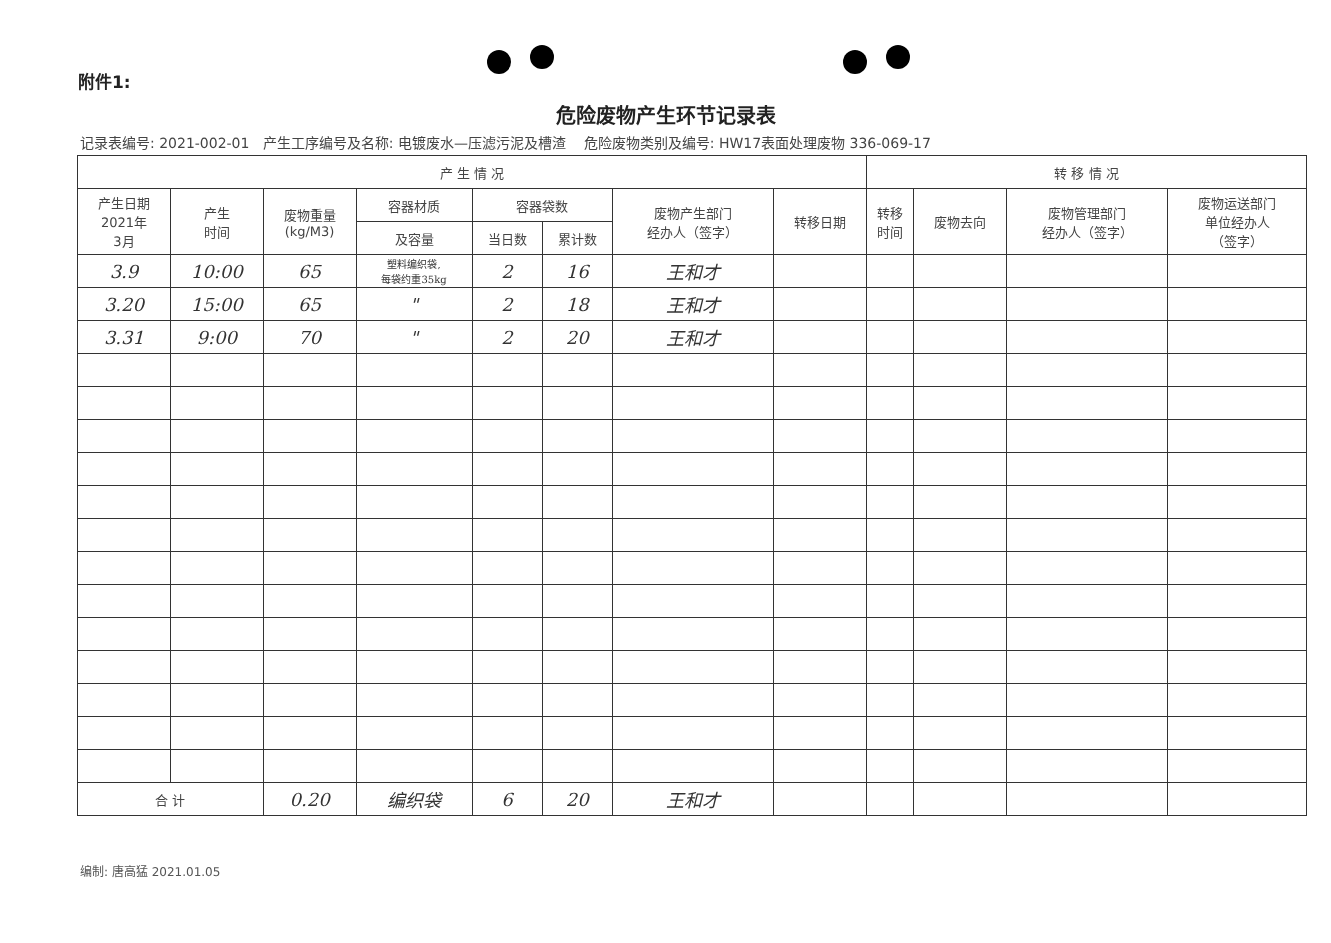附件1:
危险废物产生环节记录表
记录表编号: 2021-002-01 产生工序编号及名称: 电镀废水—压滤污泥及槽渣 危险废物类别及编号: HW17表面处理废物 336-069-17
| 产 生 情 况 | | | | | | | | 转 移 情 况 | | | |
| --- | --- | --- | --- | --- | --- | --- | --- | --- | --- | --- | --- |
| 产生日期 2021年 3月 | 产生 时间 | 废物重量 (kg/M3) | 容器材质 | 容器袋数 | | 废物产生部门 经办人（签字） | 转移日期 | 转移 时间 | 废物去向 | 废物管理部门 经办人（签字） | 废物运送部门 单位经办人 （签字） |
| | | | 及容量 | 当日数 | 累计数 | | | | | | |
| 3.9 | 10:00 | 65 | 塑料编织袋, 每袋约重35kg | 2 | 16 | 王和才 | | | | | |
| 3.20 | 15:00 | 65 | " | 2 | 18 | 王和才 | | | | | |
| 3.31 | 9:00 | 70 | " | 2 | 20 | 王和才 | | | | | |
| 合 计 | | 0.20 | 编织袋 | 6 | 20 | 王和才 | | | | | |
编制: 唐高猛 2021.01.05